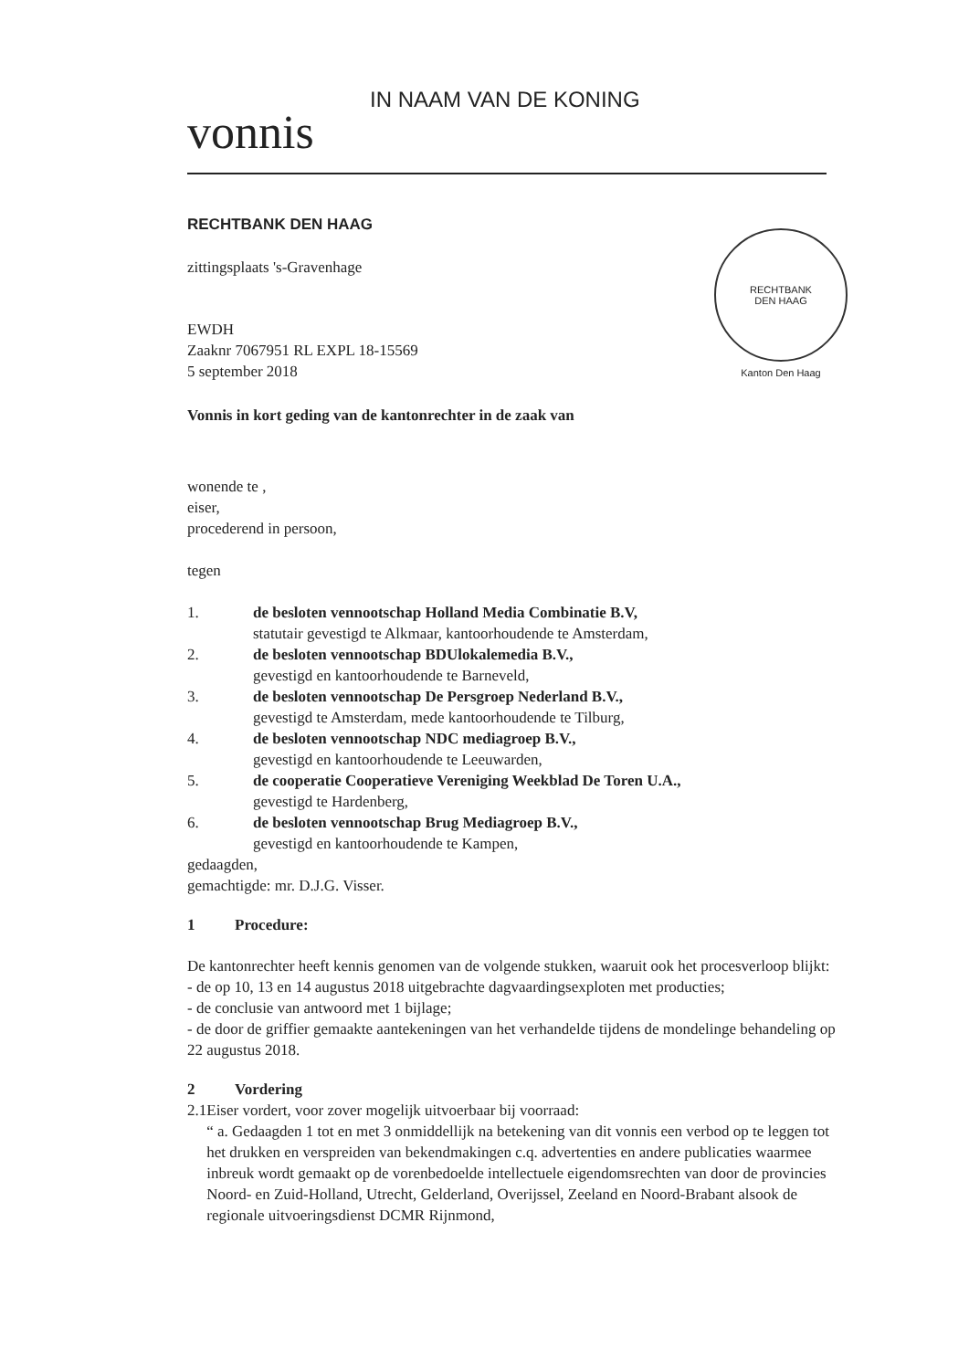RECHTBANK
DEN HAAG
Kanton Den Haag
IN NAAM VAN DE KONING
vonnis
RECHTBANK DEN HAAG
zittingsplaats 's-Gravenhage
EWDH
Zaaknr 7067951 RL EXPL 18-15569
5 september 2018
Vonnis in kort geding van de kantonrechter in de zaak van
wonende te ,
eiser,
procederend in persoon,
tegen
1. de besloten vennootschap Holland Media Combinatie B.V,
statutair gevestigd te Alkmaar, kantoorhoudende te Amsterdam,
2. de besloten vennootschap BDUlokalemedia B.V.,
gevestigd en kantoorhoudende te Barneveld,
3. de besloten vennootschap De Persgroep Nederland B.V.,
gevestigd te Amsterdam, mede kantoorhoudende te Tilburg,
4. de besloten vennootschap NDC mediagroep B.V.,
gevestigd en kantoorhoudende te Leeuwarden,
5. de cooperatie Cooperatieve Vereniging Weekblad De Toren U.A.,
gevestigd te Hardenberg,
6. de besloten vennootschap Brug Mediagroep B.V.,
gevestigd en kantoorhoudende te Kampen,
gedaagden,
gemachtigde: mr. D.J.G. Visser.
1 Procedure:
De kantonrechter heeft kennis genomen van de volgende stukken, waaruit ook het procesverloop blijkt:
- de op 10, 13 en 14 augustus 2018 uitgebrachte dagvaardingsexploten met producties;
- de conclusie van antwoord met 1 bijlage;
- de door de griffier gemaakte aantekeningen van het verhandelde tijdens de mondelinge behandeling op 22 augustus 2018.
2 Vordering
2.1 Eiser vordert, voor zover mogelijk uitvoerbaar bij voorraad:
“ a. Gedaagden 1 tot en met 3 onmiddellijk na betekening van dit vonnis een verbod op te leggen tot het drukken en verspreiden van bekendmakingen c.q. advertenties en andere publicaties waarmee inbreuk wordt gemaakt op de vorenbedoelde intellectuele eigendomsrechten van door de provincies Noord- en Zuid-Holland, Utrecht, Gelderland, Overijssel, Zeeland en Noord-Brabant alsook de regionale uitvoeringsdienst DCMR Rijnmond,